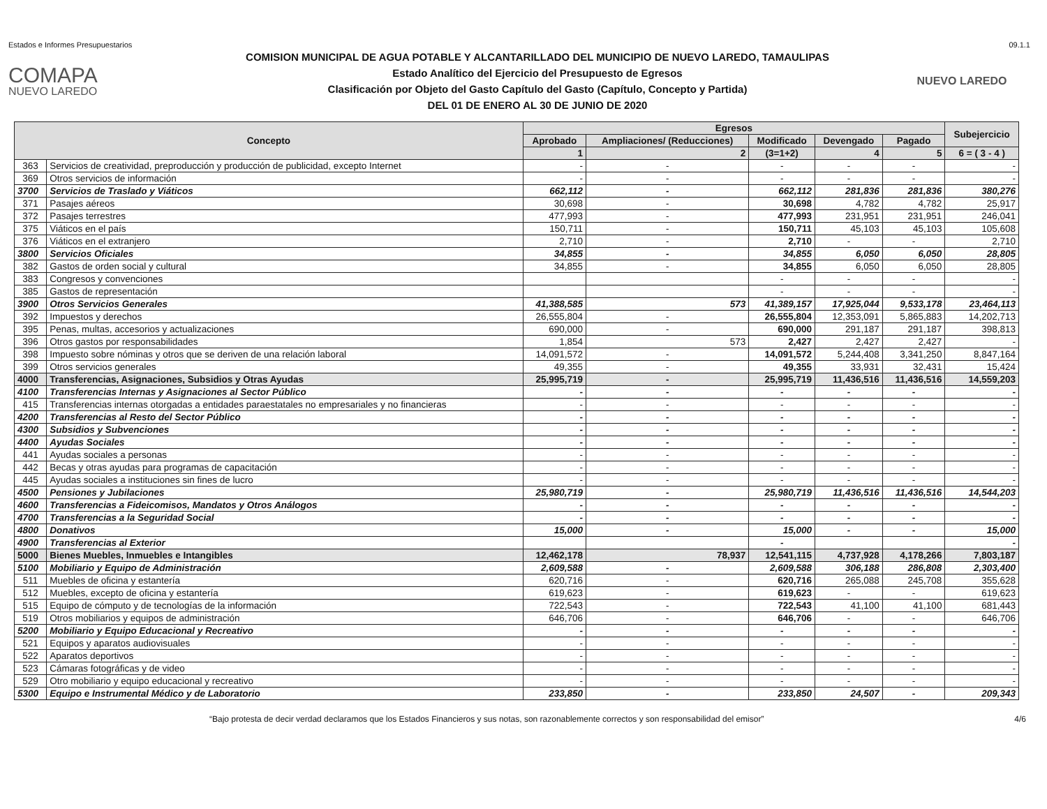Estados e Informes Presupuestarios 09.1.1
COMAPA
NUEVO LAREDO
COMISION MUNICIPAL DE AGUA POTABLE Y ALCANTARILLADO DEL MUNICIPIO DE NUEVO LAREDO, TAMAULIPAS
Estado Analítico del Ejercicio del Presupuesto de Egresos
Clasificación por Objeto del Gasto Capítulo del Gasto (Capítulo, Concepto y Partida)
DEL 01 DE ENERO AL 30 DE JUNIO DE 2020
NUEVO LAREDO
| Concepto | | Egresos | | | | | Subejercicio |
| --- | --- | --- | --- | --- | --- | --- | --- |
| | | Aprobado | Ampliaciones/ (Reducciones) | Modificado | Devengado | Pagado | |
| | | 1 | 2 | (3=1+2) | 4 | 5 | 6 = ( 3 - 4 ) |
| 363 | Servicios de creatividad, preproducción y producción de publicidad, excepto Internet | - | - | - | - | - | - |
| 369 | Otros servicios de información | - | - | - | - | - | - |
| 3700 | Servicios de Traslado y Viáticos | 662,112 | - | 662,112 | 281,836 | 281,836 | 380,276 |
| 371 | Pasajes aéreos | 30,698 | - | 30,698 | 4,782 | 4,782 | 25,917 |
| 372 | Pasajes terrestres | 477,993 | - | 477,993 | 231,951 | 231,951 | 246,041 |
| 375 | Viáticos en el país | 150,711 | - | 150,711 | 45,103 | 45,103 | 105,608 |
| 376 | Viáticos en el extranjero | 2,710 | - | 2,710 | - | - | 2,710 |
| 3800 | Servicios Oficiales | 34,855 | - | 34,855 | 6,050 | 6,050 | 28,805 |
| 382 | Gastos de orden social y cultural | 34,855 | - | 34,855 | 6,050 | 6,050 | 28,805 |
| 383 | Congresos y convenciones | | | - | - | - | - |
| 385 | Gastos de representación | | | - | - | - | - |
| 3900 | Otros Servicios Generales | 41,388,585 | 573 | 41,389,157 | 17,925,044 | 9,533,178 | 23,464,113 |
| 392 | Impuestos y derechos | 26,555,804 | - | 26,555,804 | 12,353,091 | 5,865,883 | 14,202,713 |
| 395 | Penas, multas, accesorios y actualizaciones | 690,000 | - | 690,000 | 291,187 | 291,187 | 398,813 |
| 396 | Otros gastos por responsabilidades | 1,854 | 573 | 2,427 | 2,427 | 2,427 | - |
| 398 | Impuesto sobre nóminas y otros que se deriven de una relación laboral | 14,091,572 | - | 14,091,572 | 5,244,408 | 3,341,250 | 8,847,164 |
| 399 | Otros servicios generales | 49,355 | - | 49,355 | 33,931 | 32,431 | 15,424 |
| 4000 | Transferencias, Asignaciones, Subsidios y Otras Ayudas | 25,995,719 | - | 25,995,719 | 11,436,516 | 11,436,516 | 14,559,203 |
| 4100 | Transferencias Internas y Asignaciones al Sector Público | - | - | - | - | - | - |
| 415 | Transferencias internas otorgadas a entidades paraestatales no empresariales y no financieras | - | - | - | - | - | - |
| 4200 | Transferencias al Resto del Sector Público | - | - | - | - | - | - |
| 4300 | Subsidios y Subvenciones | - | - | - | - | - | - |
| 4400 | Ayudas Sociales | - | - | - | - | - | - |
| 441 | Ayudas sociales a personas | - | - | - | - | - | - |
| 442 | Becas y otras ayudas para programas de capacitación | - | - | - | - | - | - |
| 445 | Ayudas sociales a instituciones sin fines de lucro | - | - | - | - | - | - |
| 4500 | Pensiones y Jubilaciones | 25,980,719 | - | 25,980,719 | 11,436,516 | 11,436,516 | 14,544,203 |
| 4600 | Transferencias a Fideicomisos, Mandatos y Otros Análogos | - | - | - | - | - | - |
| 4700 | Transferencias a la Seguridad Social | - | - | - | - | - | - |
| 4800 | Donativos | 15,000 | - | 15,000 | - | - | 15,000 |
| 4900 | Transferencias al Exterior | | | - | | | - |
| 5000 | Bienes Muebles, Inmuebles e Intangibles | 12,462,178 | 78,937 | 12,541,115 | 4,737,928 | 4,178,266 | 7,803,187 |
| 5100 | Mobiliario y Equipo de Administración | 2,609,588 | - | 2,609,588 | 306,188 | 286,808 | 2,303,400 |
| 511 | Muebles de oficina y estantería | 620,716 | - | 620,716 | 265,088 | 245,708 | 355,628 |
| 512 | Muebles, excepto de oficina y estantería | 619,623 | - | 619,623 | - | - | 619,623 |
| 515 | Equipo de cómputo y de tecnologías de la información | 722,543 | - | 722,543 | 41,100 | 41,100 | 681,443 |
| 519 | Otros mobiliarios y equipos de administración | 646,706 | - | 646,706 | - | - | 646,706 |
| 5200 | Mobiliario y Equipo Educacional y Recreativo | - | - | - | - | - | - |
| 521 | Equipos y aparatos audiovisuales | - | - | - | - | - | - |
| 522 | Aparatos deportivos | - | - | - | - | - | - |
| 523 | Cámaras fotográficas y de video | - | - | - | - | - | - |
| 529 | Otro mobiliario y equipo educacional y recreativo | - | - | - | - | - | - |
| 5300 | Equipo e Instrumental Médico y de Laboratorio | 233,850 | - | 233,850 | 24,507 | - | 209,343 |
“Bajo protesta de decir verdad declaramos que los Estados Financieros y sus notas, son razonablemente correctos y son responsabilidad del emisor” 4/6